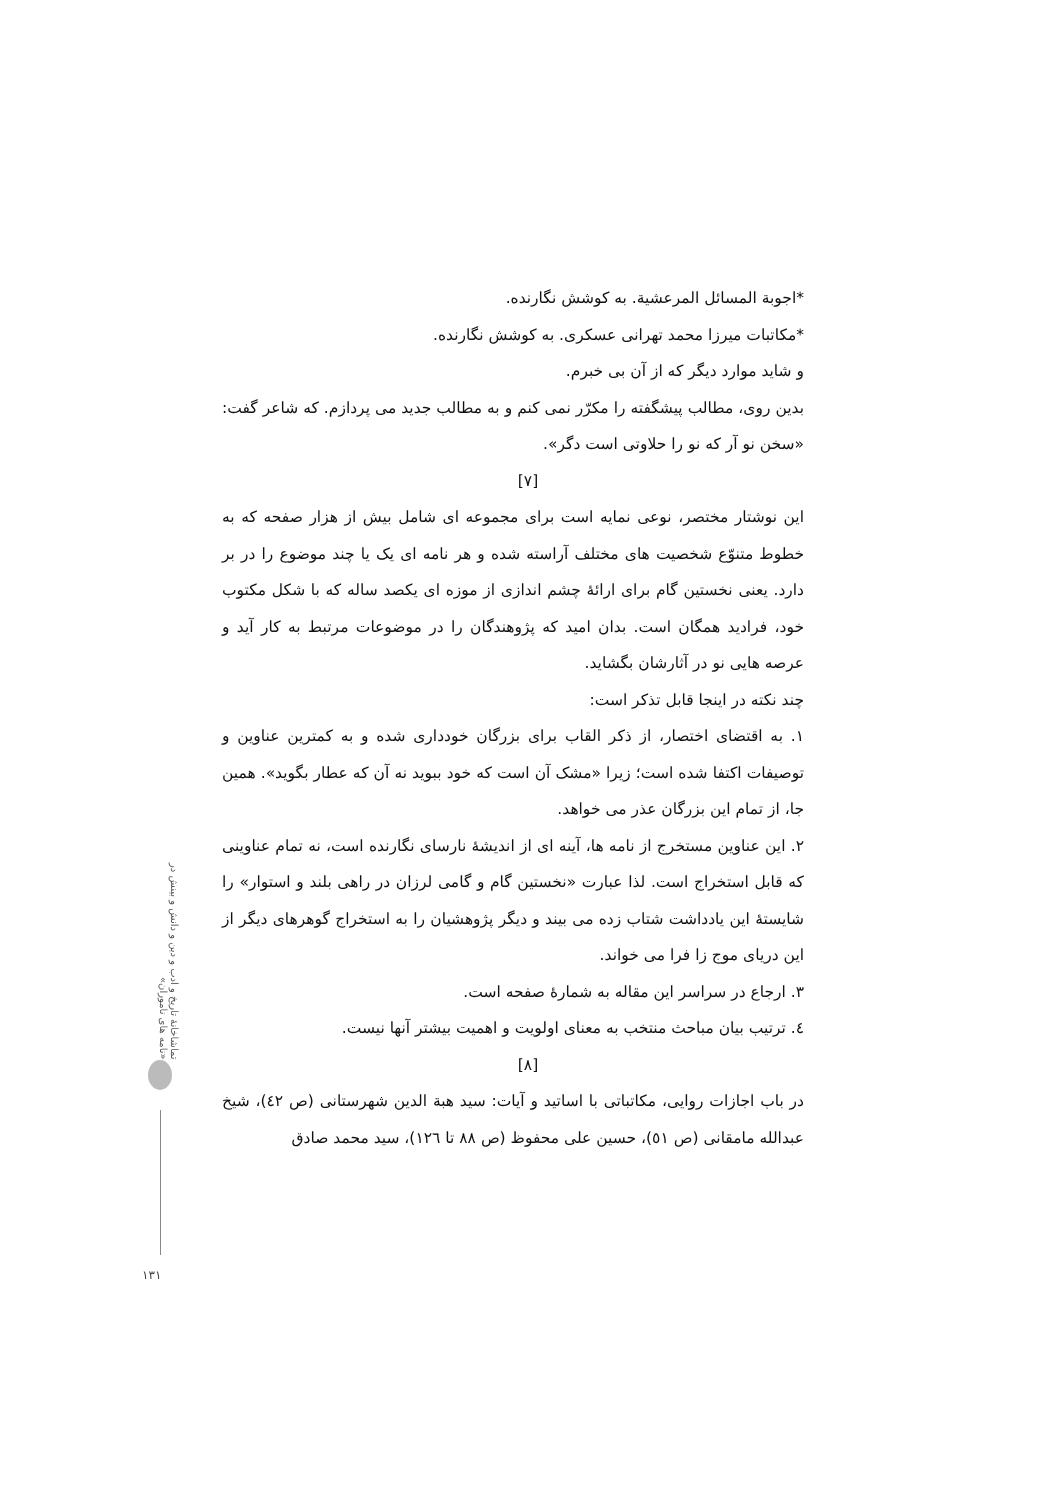تماشاخانهٔ تاریخ و ادب و دین و دانش و بینش در «نامه های ناموران»
*اجوبة المسائل المرعشية. به کوشش نگارنده.
*مکاتبات میرزا محمد تهرانی عسکری. به کوشش نگارنده.
و شاید موارد دیگر که از آن بی خبرم.
بدین روی، مطالب پیشگفته را مکرّر نمی کنم و به مطالب جدید می پردازم. که شاعر گفت: «سخن نو آر که نو را حلاوتی است دگر».
[۷]
این نوشتار مختصر، نوعی نمایه است برای مجموعه ای شامل بیش از هزار صفحه که به خطوط متنوّع شخصیت های مختلف آراسته شده و هر نامه ای یک یا چند موضوع را در بر دارد. یعنی نخستین گام برای ارائهٔ چشم اندازی از موزه ای یکصد ساله که با شکل مکتوب خود، فرادید همگان است. بدان امید که پژوهندگان را در موضوعات مرتبط به کار آید و عرصه هایی نو در آثارشان بگشاید.
چند نکته در اینجا قابل تذکر است:
۱. به اقتضای اختصار، از ذکر القاب برای بزرگان خودداری شده و به کمترین عناوین و توصیفات اکتفا شده است؛ زیرا «مشک آن است که خود ببوید نه آن که عطار بگوید». همین جا، از تمام این بزرگان عذر می خواهد.
۲. این عناوین مستخرج از نامه ها، آینه ای از اندیشهٔ نارسای نگارنده است، نه تمام عناوینی که قابل استخراج است. لذا عبارت «نخستین گام و گامی لرزان در راهی بلند و استوار» را شایستهٔ این یادداشت شتاب زده می بیند و دیگر پژوهشیان را به استخراج گوهرهای دیگر از این دریای موج زا فرا می خواند.
۳. ارجاع در سراسر این مقاله به شمارهٔ صفحه است.
٤. ترتیب بیان مباحث منتخب به معنای اولویت و اهمیت بیشتر آنها نیست.
[۸]
در باب اجازات روایی، مکاتباتی با اساتید و آیات: سید هبة الدین شهرستانی (ص ٤٢)، شیخ عبدالله مامقانی (ص ٥١)، حسین علی محفوظ (ص ٨٨ تا ١٢٦)، سید محمد صادق
١٣١